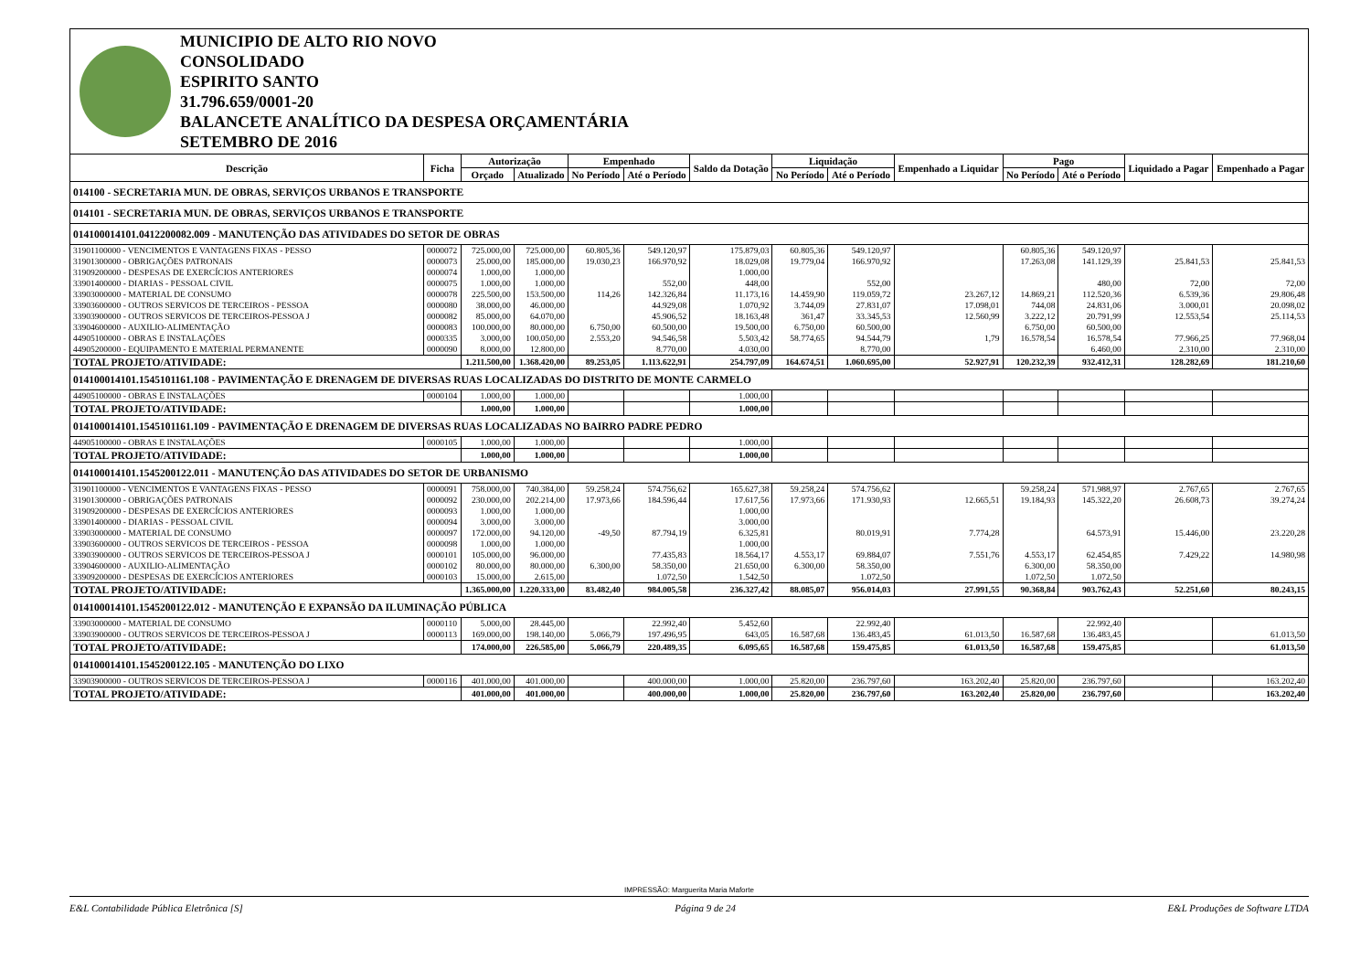MUNICIPIO DE ALTO RIO NOVO
CONSOLIDADO
ESPIRITO SANTO
31.796.659/0001-20
BALANCETE ANALÍTICO DA DESPESA ORÇAMENTÁRIA
SETEMBRO DE 2016
| Descrição | Ficha | Autorização | | Empenhado | | Saldo da Dotação | Liquidação | | Empenhado a Liquidar | Pago | | Liquidado a Pagar | Empenhado a Pagar |
| --- | --- | --- | --- | --- | --- | --- | --- | --- | --- | --- | --- | --- | --- |
| | | Orçado | Atualizado | No Período | Até o Período | | No Período | Até o Período | | No Período | Até o Período | | |
| 014100 - SECRETARIA MUN. DE OBRAS, SERVIÇOS URBANOS E TRANSPORTE | | | | | | | | | | | | | |
| 014101 - SECRETARIA MUN. DE OBRAS, SERVIÇOS URBANOS E TRANSPORTE | | | | | | | | | | | | | |
| 014100014101.0412200082.009 - MANUTENÇÃO DAS ATIVIDADES DO SETOR DE OBRAS | | | | | | | | | | | | | |
| 31901100000 - VENCIMENTOS E VANTAGENS FIXAS - PESSO | 0000072 | 725.000,00 | 725.000,00 | 60.805,36 | 549.120,97 | 175.879,03 | 60.805,36 | 549.120,97 | | 60.805,36 | 549.120,97 | | |
| 31901300000 - OBRIGAÇÕES PATRONAIS | 0000073 | 25.000,00 | 185.000,00 | 19.030,23 | 166.970,92 | 18.029,08 | 19.779,04 | 166.970,92 | | 17.263,08 | 141.129,39 | 25.841,53 | 25.841,53 |
| 31909200000 - DESPESAS DE EXERCÍCIOS ANTERIORES | 0000074 | 1.000,00 | 1.000,00 | | | 1.000,00 | | | | | | | |
| 33901400000 - DIARIAS - PESSOAL CIVIL | 0000075 | 1.000,00 | 1.000,00 | | 552,00 | 448,00 | | 552,00 | | | 480,00 | 72,00 | 72,00 |
| 33903000000 - MATERIAL DE CONSUMO | 0000078 | 225.500,00 | 153.500,00 | 114,26 | 142.326,84 | 11.173,16 | 14.459,90 | 119.059,72 | 23.267,12 | 14.869,21 | 112.520,36 | 6.539,36 | 29.806,48 |
| 33903600000 - OUTROS SERVICOS DE TERCEIROS - PESSOA | 0000080 | 38.000,00 | 46.000,00 | | 44.929,08 | 1.070,92 | 3.744,09 | 27.831,07 | 17.098,01 | 744,08 | 24.831,06 | 3.000,01 | 20.098,02 |
| 33903900000 - OUTROS SERVICOS DE TERCEIROS-PESSOA J | 0000082 | 85.000,00 | 64.070,00 | | 45.906,52 | 18.163,48 | 361,47 | 33.345,53 | 12.560,99 | 3.222,12 | 20.791,99 | 12.553,54 | 25.114,53 |
| 33904600000 - AUXILIO-ALIMENTAÇÃO | 0000083 | 100.000,00 | 80.000,00 | 6.750,00 | 60.500,00 | 19.500,00 | 6.750,00 | 60.500,00 | | 6.750,00 | 60.500,00 | | |
| 44905100000 - OBRAS E INSTALAÇÕES | 0000335 | 3.000,00 | 100.050,00 | 2.553,20 | 94.546,58 | 5.503,42 | 58.774,65 | 94.544,79 | 1,79 | 16.578,54 | 16.578,54 | 77.966,25 | 77.968,04 |
| 44905200000 - EQUIPAMENTO E MATERIAL PERMANENTE | 0000090 | 8.000,00 | 12.800,00 | | 8.770,00 | 4.030,00 | | 8.770,00 | | | 6.460,00 | 2.310,00 | 2.310,00 |
| TOTAL PROJETO/ATIVIDADE: | | 1.211.500,00 | 1.368.420,00 | 89.253,05 | 1.113.622,91 | 254.797,09 | 164.674,51 | 1.060.695,00 | 52.927,91 | 120.232,39 | 932.412,31 | 128.282,69 | 181.210,60 |
| 014100014101.1545101161.108 - PAVIMENTAÇÃO E DRENAGEM DE DIVERSAS RUAS LOCALIZADAS DO DISTRITO DE MONTE CARMELO | | | | | | | | | | | | | |
| 44905100000 - OBRAS E INSTALAÇÕES | 0000104 | 1.000,00 | 1.000,00 | | | 1.000,00 | | | | | | | |
| TOTAL PROJETO/ATIVIDADE: | | 1.000,00 | 1.000,00 | | | 1.000,00 | | | | | | | |
| 014100014101.1545101161.109 - PAVIMENTAÇÃO E DRENAGEM DE DIVERSAS RUAS LOCALIZADAS NO BAIRRO PADRE PEDRO | | | | | | | | | | | | | |
| 44905100000 - OBRAS E INSTALAÇÕES | 0000105 | 1.000,00 | 1.000,00 | | | 1.000,00 | | | | | | | |
| TOTAL PROJETO/ATIVIDADE: | | 1.000,00 | 1.000,00 | | | 1.000,00 | | | | | | | |
| 014100014101.1545200122.011 - MANUTENÇÃO DAS ATIVIDADES DO SETOR DE URBANISMO | | | | | | | | | | | | | |
| 31901100000 - VENCIMENTOS E VANTAGENS FIXAS - PESSO | 0000091 | 758.000,00 | 740.384,00 | 59.258,24 | 574.756,62 | 165.627,38 | 59.258,24 | 574.756,62 | | 59.258,24 | 571.988,97 | 2.767,65 | 2.767,65 |
| 31901300000 - OBRIGAÇÕES PATRONAIS | 0000092 | 230.000,00 | 202.214,00 | 17.973,66 | 184.596,44 | 17.617,56 | 17.973,66 | 171.930,93 | 12.665,51 | 19.184,93 | 145.322,20 | 26.608,73 | 39.274,24 |
| 31909200000 - DESPESAS DE EXERCÍCIOS ANTERIORES | 0000093 | 1.000,00 | 1.000,00 | | | 1.000,00 | | | | | | | |
| 33901400000 - DIARIAS - PESSOAL CIVIL | 0000094 | 3.000,00 | 3.000,00 | | | 3.000,00 | | | | | | | |
| 33903000000 - MATERIAL DE CONSUMO | 0000097 | 172.000,00 | 94.120,00 | -49,50 | 87.794,19 | 6.325,81 | | 80.019,91 | 7.774,28 | | 64.573,91 | 15.446,00 | 23.220,28 |
| 33903600000 - OUTROS SERVICOS DE TERCEIROS - PESSOA | 0000098 | 1.000,00 | 1.000,00 | | | 1.000,00 | | | | | | | |
| 33903900000 - OUTROS SERVICOS DE TERCEIROS-PESSOA J | 0000101 | 105.000,00 | 96.000,00 | | 77.435,83 | 18.564,17 | 4.553,17 | 69.884,07 | 7.551,76 | 4.553,17 | 62.454,85 | 7.429,22 | 14.980,98 |
| 33904600000 - AUXILIO-ALIMENTAÇÃO | 0000102 | 80.000,00 | 80.000,00 | 6.300,00 | 58.350,00 | 21.650,00 | 6.300,00 | 58.350,00 | | 6.300,00 | 58.350,00 | | |
| 33909200000 - DESPESAS DE EXERCÍCIOS ANTERIORES | 0000103 | 15.000,00 | 2.615,00 | | 1.072,50 | 1.542,50 | | 1.072,50 | | 1.072,50 | 1.072,50 | | |
| TOTAL PROJETO/ATIVIDADE: | | 1.365.000,00 | 1.220.333,00 | 83.482,40 | 984.005,58 | 236.327,42 | 88.085,07 | 956.014,03 | 27.991,55 | 90.368,84 | 903.762,43 | 52.251,60 | 80.243,15 |
| 014100014101.1545200122.012 - MANUTENÇÃO E EXPANSÃO DA ILUMINAÇÃO PÚBLICA | | | | | | | | | | | | | |
| 33903000000 - MATERIAL DE CONSUMO | 0000110 | 5.000,00 | 28.445,00 | | 22.992,40 | 5.452,60 | | 22.992,40 | | | 22.992,40 | | |
| 33903900000 - OUTROS SERVICOS DE TERCEIROS-PESSOA J | 0000113 | 169.000,00 | 198.140,00 | 5.066,79 | 197.496,95 | 643,05 | 16.587,68 | 136.483,45 | 61.013,50 | 16.587,68 | 136.483,45 | | 61.013,50 |
| TOTAL PROJETO/ATIVIDADE: | | 174.000,00 | 226.585,00 | 5.066,79 | 220.489,35 | 6.095,65 | 16.587,68 | 159.475,85 | 61.013,50 | 16.587,68 | 159.475,85 | | 61.013,50 |
| 014100014101.1545200122.105 - MANUTENÇÃO DO LIXO | | | | | | | | | | | | | |
| 33903900000 - OUTROS SERVICOS DE TERCEIROS-PESSOA J | 0000116 | 401.000,00 | 401.000,00 | | 400.000,00 | 1.000,00 | 25.820,00 | 236.797,60 | 163.202,40 | 25.820,00 | 236.797,60 | | 163.202,40 |
| TOTAL PROJETO/ATIVIDADE: | | 401.000,00 | 401.000,00 | | 400.000,00 | 1.000,00 | 25.820,00 | 236.797,60 | 163.202,40 | 25.820,00 | 236.797,60 | | 163.202,40 |
IMPRESSÃO: Marguerita Maria Maforte
E&L Contabilidade Pública Eletrônica [S] Página 9 de 24 E&L Produções de Software LTDA